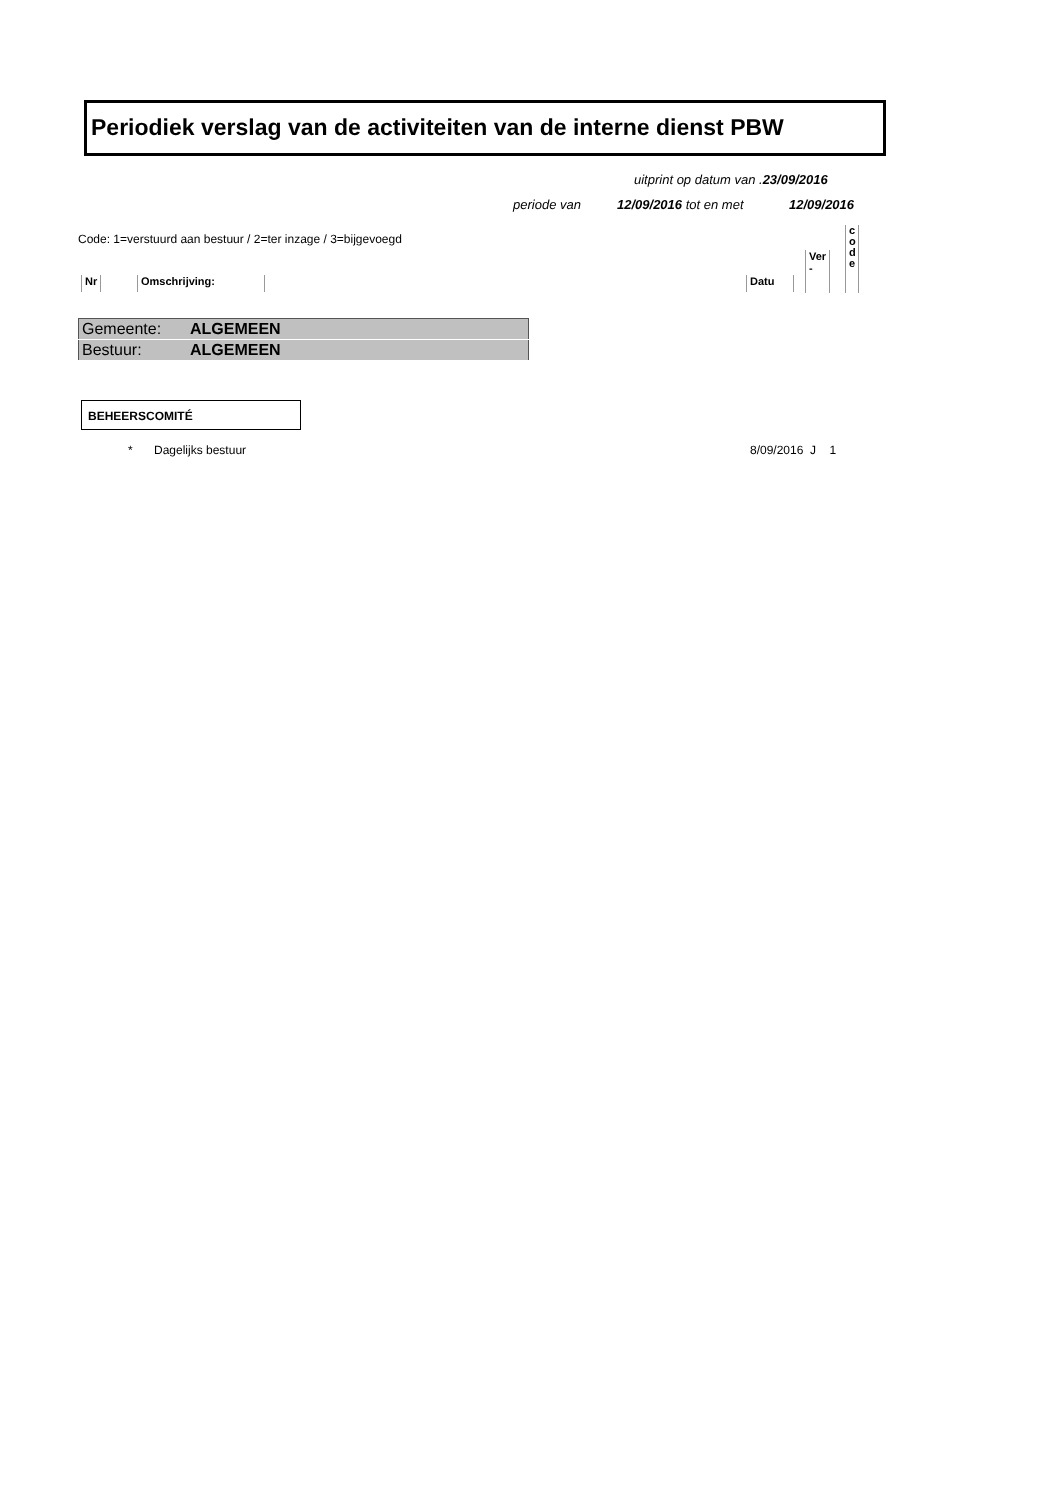Periodiek verslag van de activiteiten van de interne dienst PBW
uitprint op datum van .23/09/2016
periode van 12/09/2016 tot en met 12/09/2016
Code: 1=verstuurd aan bestuur / 2=ter inzage / 3=bijgevoegd
Nr Omschrijving: Datu
Ver
-
c o d e
| Gemeente: | ALGEMEEN |
| Bestuur: | ALGEMEEN |
BEHEERSCOMITÉ
* Dagelijks bestuur 8/09/2016 J 1